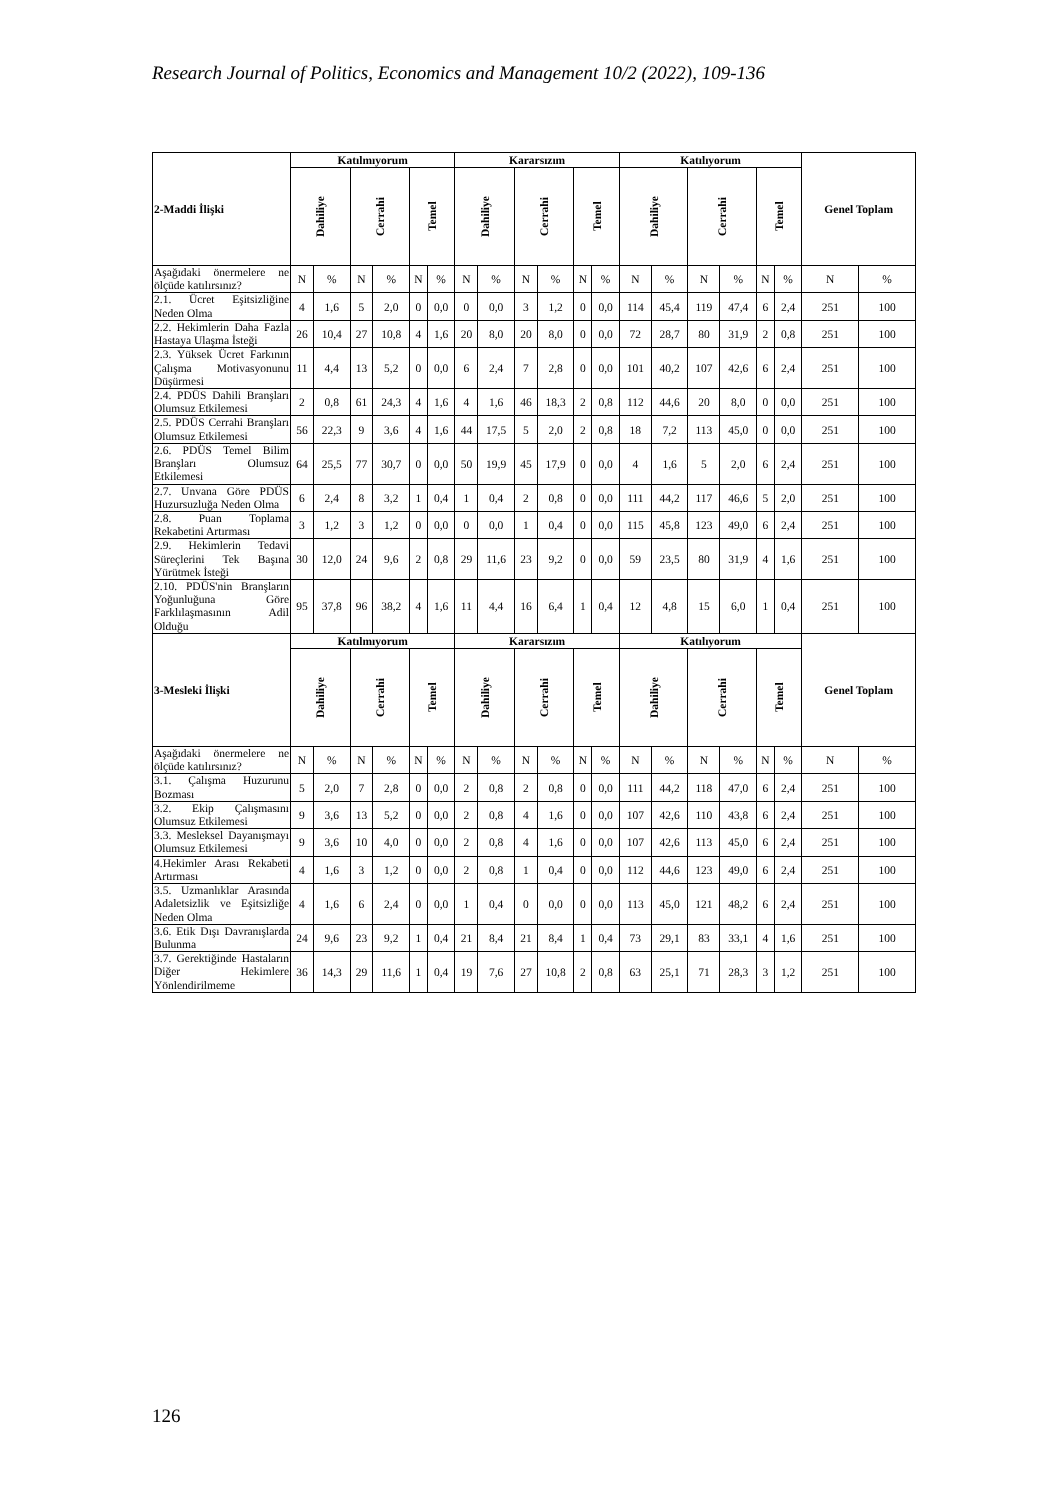Research Journal of Politics, Economics and Management 10/2 (2022), 109-136
| 2-Maddi İlişki | Katılmıyorum | | | | | | Kararsızım | | | | | | Katılıyorum | | | | | | Genel Toplam | |
| --- | --- | --- | --- | --- | --- | --- | --- | --- | --- | --- | --- | --- | --- | --- | --- | --- | --- | --- | --- | --- |
| | Dahiliye | | Cerrahi | | Temel | | Dahiliye | | Cerrahi | | Temel | | Dahiliye | | Cerrahi | | Temel | | | |
| Aşağıdaki önermelere ne ölçüde katılırsınız? | N | % | N | % | N | % | N | % | N | % | N | % | N | % | N | % | N | % | N | % |
| 2.1. Ücret Eşitsizliğine Neden Olma | 4 | 1,6 | 5 | 2,0 | 0 | 0,0 | 0 | 0,0 | 3 | 1,2 | 0 | 0,0 | 114 | 45,4 | 119 | 47,4 | 6 | 2,4 | 251 | 100 |
| 2.2. Hekimlerin Daha Fazla Hastaya Ulaşma İsteği | 26 | 10,4 | 27 | 10,8 | 4 | 1,6 | 20 | 8,0 | 20 | 8,0 | 0 | 0,0 | 72 | 28,7 | 80 | 31,9 | 2 | 0,8 | 251 | 100 |
| 2.3. Yüksek Ücret Farkının Çalışma Motivasyonunu Düşürmesi | 11 | 4,4 | 13 | 5,2 | 0 | 0,0 | 6 | 2,4 | 7 | 2,8 | 0 | 0,0 | 101 | 40,2 | 107 | 42,6 | 6 | 2,4 | 251 | 100 |
| 2.4. PDÜS Dahili Branşları Olumsuz Etkilemesi | 2 | 0,8 | 61 | 24,3 | 4 | 1,6 | 4 | 1,6 | 46 | 18,3 | 2 | 0,8 | 112 | 44,6 | 20 | 8,0 | 0 | 0,0 | 251 | 100 |
| 2.5. PDÜS Cerrahi Branşları Olumsuz Etkilemesi | 56 | 22,3 | 9 | 3,6 | 4 | 1,6 | 44 | 17,5 | 5 | 2,0 | 2 | 0,8 | 18 | 7,2 | 113 | 45,0 | 0 | 0,0 | 251 | 100 |
| 2.6. PDÜS Temel Bilim Branşları Olumsuz Etkilemesi | 64 | 25,5 | 77 | 30,7 | 0 | 0,0 | 50 | 19,9 | 45 | 17,9 | 0 | 0,0 | 4 | 1,6 | 5 | 2,0 | 6 | 2,4 | 251 | 100 |
| 2.7. Unvana Göre PDÜS Huzursuzluğa Neden Olma | 6 | 2,4 | 8 | 3,2 | 1 | 0,4 | 1 | 0,4 | 2 | 0,8 | 0 | 0,0 | 111 | 44,2 | 117 | 46,6 | 5 | 2,0 | 251 | 100 |
| 2.8. Puan Toplama Rekabetini Artırması | 3 | 1,2 | 3 | 1,2 | 0 | 0,0 | 0 | 0,0 | 1 | 0,4 | 0 | 0,0 | 115 | 45,8 | 123 | 49,0 | 6 | 2,4 | 251 | 100 |
| 2.9. Hekimlerin Tedavi Süreçlerini Tek Başına Yürütmek İsteği | 30 | 12,0 | 24 | 9,6 | 2 | 0,8 | 29 | 11,6 | 23 | 9,2 | 0 | 0,0 | 59 | 23,5 | 80 | 31,9 | 4 | 1,6 | 251 | 100 |
| 2.10. PDÜS'nin Branşların Yoğunluğuna Göre Farklılaşmasının Adil Olduğu | 95 | 37,8 | 96 | 38,2 | 4 | 1,6 | 11 | 4,4 | 16 | 6,4 | 1 | 0,4 | 12 | 4,8 | 15 | 6,0 | 1 | 0,4 | 251 | 100 |
| 3-Mesleki İlişki | Katılmıyorum | | | | | | Kararsızım | | | | | | Katılıyorum | | | | | | Genel Toplam | |
| | Dahiliye | | Cerrahi | | Temel | | Dahiliye | | Cerrahi | | Temel | | Dahiliye | | Cerrahi | | Temel | | | |
| Aşağıdaki önermelere ne ölçüde katılırsınız? | N | % | N | % | N | % | N | % | N | % | N | % | N | % | N | % | N | % | N | % |
| 3.1. Çalışma Huzurunu Bozması | 5 | 2,0 | 7 | 2,8 | 0 | 0,0 | 2 | 0,8 | 2 | 0,8 | 0 | 0,0 | 111 | 44,2 | 118 | 47,0 | 6 | 2,4 | 251 | 100 |
| 3.2. Ekip Çalışmasını Olumsuz Etkilemesi | 9 | 3,6 | 13 | 5,2 | 0 | 0,0 | 2 | 0,8 | 4 | 1,6 | 0 | 0,0 | 107 | 42,6 | 110 | 43,8 | 6 | 2,4 | 251 | 100 |
| 3.3. Mesleksel Dayanışmayı Olumsuz Etkilemesi | 9 | 3,6 | 10 | 4,0 | 0 | 0,0 | 2 | 0,8 | 4 | 1,6 | 0 | 0,0 | 107 | 42,6 | 113 | 45,0 | 6 | 2,4 | 251 | 100 |
| 4.Hekimler Arası Rekabeti Artırması | 4 | 1,6 | 3 | 1,2 | 0 | 0,0 | 2 | 0,8 | 1 | 0,4 | 0 | 0,0 | 112 | 44,6 | 123 | 49,0 | 6 | 2,4 | 251 | 100 |
| 3.5. Uzmanlıklar Arasında Adaletsizlik ve Eşitsizliğe Neden Olma | 4 | 1,6 | 6 | 2,4 | 0 | 0,0 | 1 | 0,4 | 0 | 0,0 | 0 | 0,0 | 113 | 45,0 | 121 | 48,2 | 6 | 2,4 | 251 | 100 |
| 3.6. Etik Dışı Davranışlarda Bulunma | 24 | 9,6 | 23 | 9,2 | 1 | 0,4 | 21 | 8,4 | 21 | 8,4 | 1 | 0,4 | 73 | 29,1 | 83 | 33,1 | 4 | 1,6 | 251 | 100 |
| 3.7. Gerektiğinde Hastaların Diğer Hekimlere Yönlendirilmeme | 36 | 14,3 | 29 | 11,6 | 1 | 0,4 | 19 | 7,6 | 27 | 10,8 | 2 | 0,8 | 63 | 25,1 | 71 | 28,3 | 3 | 1,2 | 251 | 100 |
126